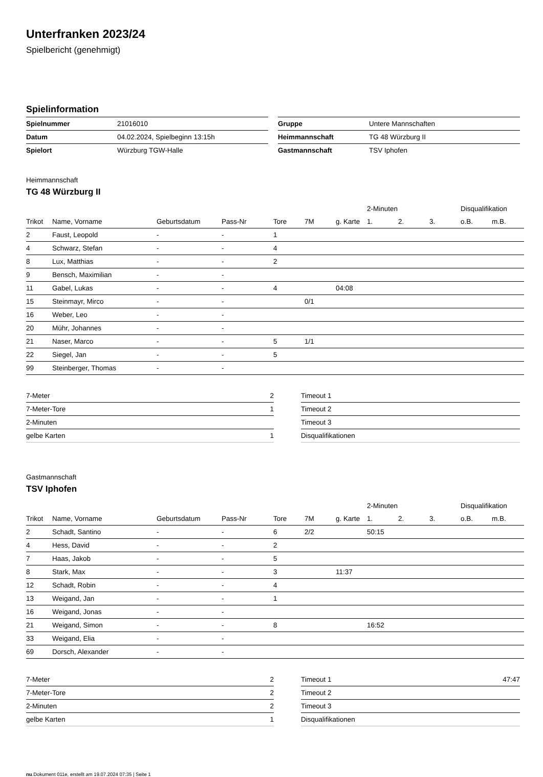Unterfranken 2023/24
Spielbericht (genehmigt)
Spielinformation
| Spielnummer | 21016010 |
| Datum | 04.02.2024, Spielbeginn 13:15h |
| Spielort | Würzburg TGW-Halle |
| Gruppe | Untere Mannschaften |
| Heimmannschaft | TG 48 Würzburg II |
| Gastmannschaft | TSV Iphofen |
Heimmannschaft
TG 48 Würzburg II
| | | | | | | | 2-Minuten | | | Disqualifikation | |
| --- | --- | --- | --- | --- | --- | --- | --- | --- | --- | --- | --- |
| Trikot | Name, Vorname | Geburtsdatum | Pass-Nr | Tore | 7M | g. Karte | 1. | 2. | 3. | o.B. | m.B. |
| 2 | Faust, Leopold | - | - | 1 | | | | | | | |
| 4 | Schwarz, Stefan | - | - | 4 | | | | | | | |
| 8 | Lux, Matthias | - | - | 2 | | | | | | | |
| 9 | Bensch, Maximilian | - | - | | | | | | | | |
| 11 | Gabel, Lukas | - | - | 4 | | 04:08 | | | | | |
| 15 | Steinmayr, Mirco | - | - | | 0/1 | | | | | | |
| 16 | Weber, Leo | - | - | | | | | | | | |
| 20 | Mühr, Johannes | - | - | | | | | | | | |
| 21 | Naser, Marco | - | - | 5 | 1/1 | | | | | | |
| 22 | Siegel, Jan | - | - | 5 | | | | | | | |
| 99 | Steinberger, Thomas | - | - | | | | | | | | |
| 7-Meter | 2 |
| 7-Meter-Tore | 1 |
| 2-Minuten | |
| gelbe Karten | 1 |
| Timeout 1 | |
| Timeout 2 | |
| Timeout 3 | |
| Disqualifikationen | |
Gastmannschaft
TSV Iphofen
| | | | | | | | 2-Minuten | | | Disqualifikation | |
| --- | --- | --- | --- | --- | --- | --- | --- | --- | --- | --- | --- |
| Trikot | Name, Vorname | Geburtsdatum | Pass-Nr | Tore | 7M | g. Karte | 1. | 2. | 3. | o.B. | m.B. |
| 2 | Schadt, Santino | - | - | 6 | 2/2 | | 50:15 | | | | |
| 4 | Hess, David | - | - | 2 | | | | | | | |
| 7 | Haas, Jakob | - | - | 5 | | | | | | | |
| 8 | Stark, Max | - | - | 3 | | 11:37 | | | | | |
| 12 | Schadt, Robin | - | - | 4 | | | | | | | |
| 13 | Weigand, Jan | - | - | 1 | | | | | | | |
| 16 | Weigand, Jonas | - | - | | | | | | | | |
| 21 | Weigand, Simon | - | - | 8 | | | 16:52 | | | | |
| 33 | Weigand, Elia | - | - | | | | | | | | |
| 69 | Dorsch, Alexander | - | - | | | | | | | | |
| 7-Meter | 2 |
| 7-Meter-Tore | 2 |
| 2-Minuten | 2 |
| gelbe Karten | 1 |
| Timeout 1 | 47:47 |
| Timeout 2 | |
| Timeout 3 | |
| Disqualifikationen | |
nu.Dokument 011e, erstellt am 19.07.2024 07:35 | Seite 1